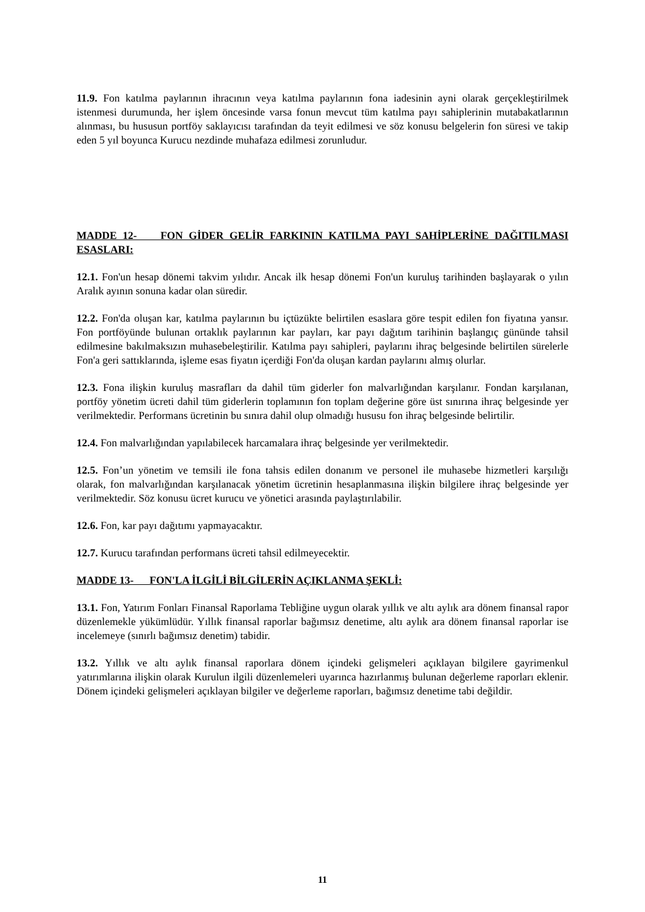11.9. Fon katılma paylarının ihracının veya katılma paylarının fona iadesinin ayni olarak gerçekleştirilmek istenmesi durumunda, her işlem öncesinde varsa fonun mevcut tüm katılma payı sahiplerinin mutabakatlarının alınması, bu hususun portföy saklayıcısı tarafından da teyit edilmesi ve söz konusu belgelerin fon süresi ve takip eden 5 yıl boyunca Kurucu nezdinde muhafaza edilmesi zorunludur.
MADDE 12- FON GİDER GELİR FARKININ KATILMA PAYI SAHİPLERİNE DAĞITILMASI ESASLARI:
12.1. Fon'un hesap dönemi takvim yılıdır. Ancak ilk hesap dönemi Fon'un kuruluş tarihinden başlayarak o yılın Aralık ayının sonuna kadar olan süredir.
12.2. Fon'da oluşan kar, katılma paylarının bu içtüzükte belirtilen esaslara göre tespit edilen fon fiyatına yansır. Fon portföyünde bulunan ortaklık paylarının kar payları, kar payı dağıtım tarihinin başlangıç gününde tahsil edilmesine bakılmaksızın muhasebeleştirilir. Katılma payı sahipleri, paylarını ihraç belgesinde belirtilen sürelerle Fon'a geri sattıklarında, işleme esas fiyatın içerdiği Fon'da oluşan kardan paylarını almış olurlar.
12.3. Fona ilişkin kuruluş masrafları da dahil tüm giderler fon malvarlığından karşılanır. Fondan karşılanan, portföy yönetim ücreti dahil tüm giderlerin toplamının fon toplam değerine göre üst sınırına ihraç belgesinde yer verilmektedir. Performans ücretinin bu sınıra dahil olup olmadığı hususu fon ihraç belgesinde belirtilir.
12.4. Fon malvarlığından yapılabilecek harcamalara ihraç belgesinde yer verilmektedir.
12.5. Fon’un yönetim ve temsili ile fona tahsis edilen donanım ve personel ile muhasebe hizmetleri karşılığı olarak, fon malvarlığından karşılanacak yönetim ücretinin hesaplanmasına ilişkin bilgilere ihraç belgesinde yer verilmektedir. Söz konusu ücret kurucu ve yönetici arasında paylaştırılabilir.
12.6. Fon, kar payı dağıtımı yapmayacaktır.
12.7. Kurucu tarafından performans ücreti tahsil edilmeyecektir.
MADDE 13- FON'LA İLGİLİ BİLGİLERİN AÇIKLANMA ŞEKLİ:
13.1. Fon, Yatırım Fonları Finansal Raporlama Tebliğine uygun olarak yıllık ve altı aylık ara dönem finansal rapor düzenlemekle yükümlüdür. Yıllık finansal raporlar bağımsız denetime, altı aylık ara dönem finansal raporlar ise incelemeye (sınırlı bağımsız denetim) tabidir.
13.2. Yıllık ve altı aylık finansal raporlara dönem içindeki gelişmeleri açıklayan bilgilere gayrimenkul yatırımlarına ilişkin olarak Kurulun ilgili düzenlemeleri uyarınca hazırlanmış bulunan değerleme raporları eklenir. Dönem içindeki gelişmeleri açıklayan bilgiler ve değerleme raporları, bağımsız denetime tabi değildir.
11